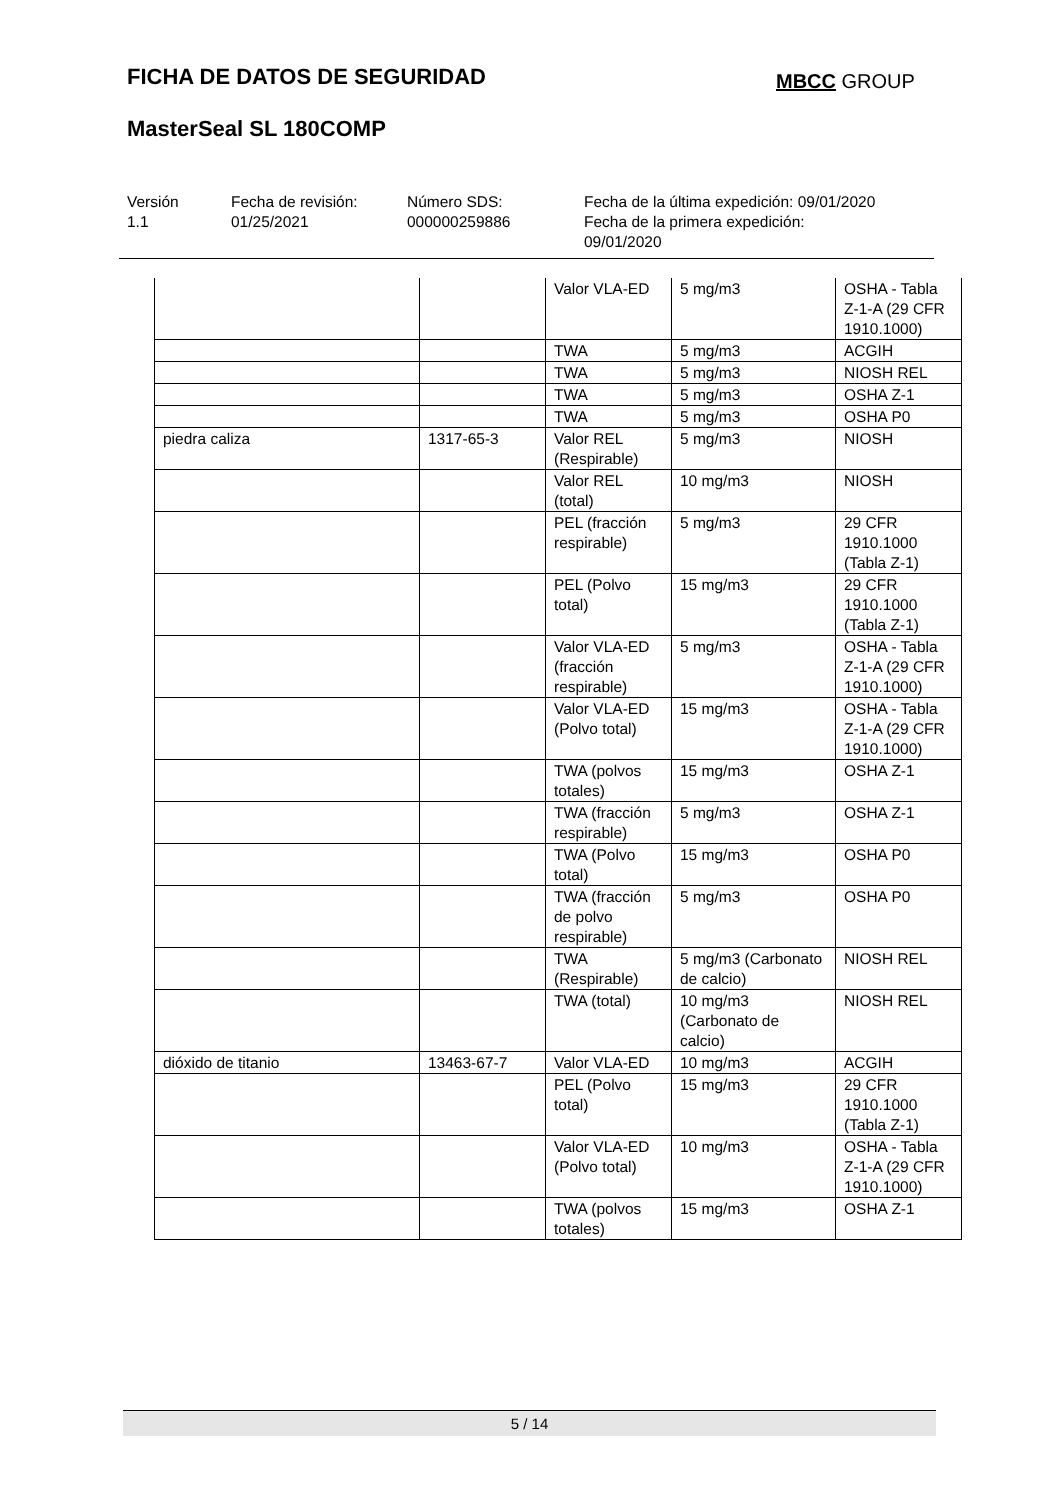FICHA DE DATOS DE SEGURIDAD MBCC GROUP
MasterSeal SL 180COMP
Versión
1.1
Fecha de revisión:
01/25/2021
Número SDS:
000000259886
Fecha de la última expedición: 09/01/2020
Fecha de la primera expedición:
09/01/2020
| | | Valor VLA-ED | 5 mg/m3 | OSHA - Tabla Z-1-A (29 CFR 1910.1000) |
| | | TWA | 5 mg/m3 | ACGIH |
| | | TWA | 5 mg/m3 | NIOSH REL |
| | | TWA | 5 mg/m3 | OSHA Z-1 |
| | | TWA | 5 mg/m3 | OSHA P0 |
| piedra caliza | 1317-65-3 | Valor REL (Respirable) | 5 mg/m3 | NIOSH |
| | | Valor REL (total) | 10 mg/m3 | NIOSH |
| | | PEL (fracción respirable) | 5 mg/m3 | 29 CFR 1910.1000 (Tabla Z-1) |
| | | PEL (Polvo total) | 15 mg/m3 | 29 CFR 1910.1000 (Tabla Z-1) |
| | | Valor VLA-ED (fracción respirable) | 5 mg/m3 | OSHA - Tabla Z-1-A (29 CFR 1910.1000) |
| | | Valor VLA-ED (Polvo total) | 15 mg/m3 | OSHA - Tabla Z-1-A (29 CFR 1910.1000) |
| | | TWA (polvos totales) | 15 mg/m3 | OSHA Z-1 |
| | | TWA (fracción respirable) | 5 mg/m3 | OSHA Z-1 |
| | | TWA (Polvo total) | 15 mg/m3 | OSHA P0 |
| | | TWA (fracción de polvo respirable) | 5 mg/m3 | OSHA P0 |
| | | TWA (Respirable) | 5 mg/m3 (Carbonato de calcio) | NIOSH REL |
| | | TWA (total) | 10 mg/m3 (Carbonato de calcio) | NIOSH REL |
| dióxido de titanio | 13463-67-7 | Valor VLA-ED | 10 mg/m3 | ACGIH |
| | | PEL (Polvo total) | 15 mg/m3 | 29 CFR 1910.1000 (Tabla Z-1) |
| | | Valor VLA-ED (Polvo total) | 10 mg/m3 | OSHA - Tabla Z-1-A (29 CFR 1910.1000) |
| | | TWA (polvos totales) | 15 mg/m3 | OSHA Z-1 |
5 / 14